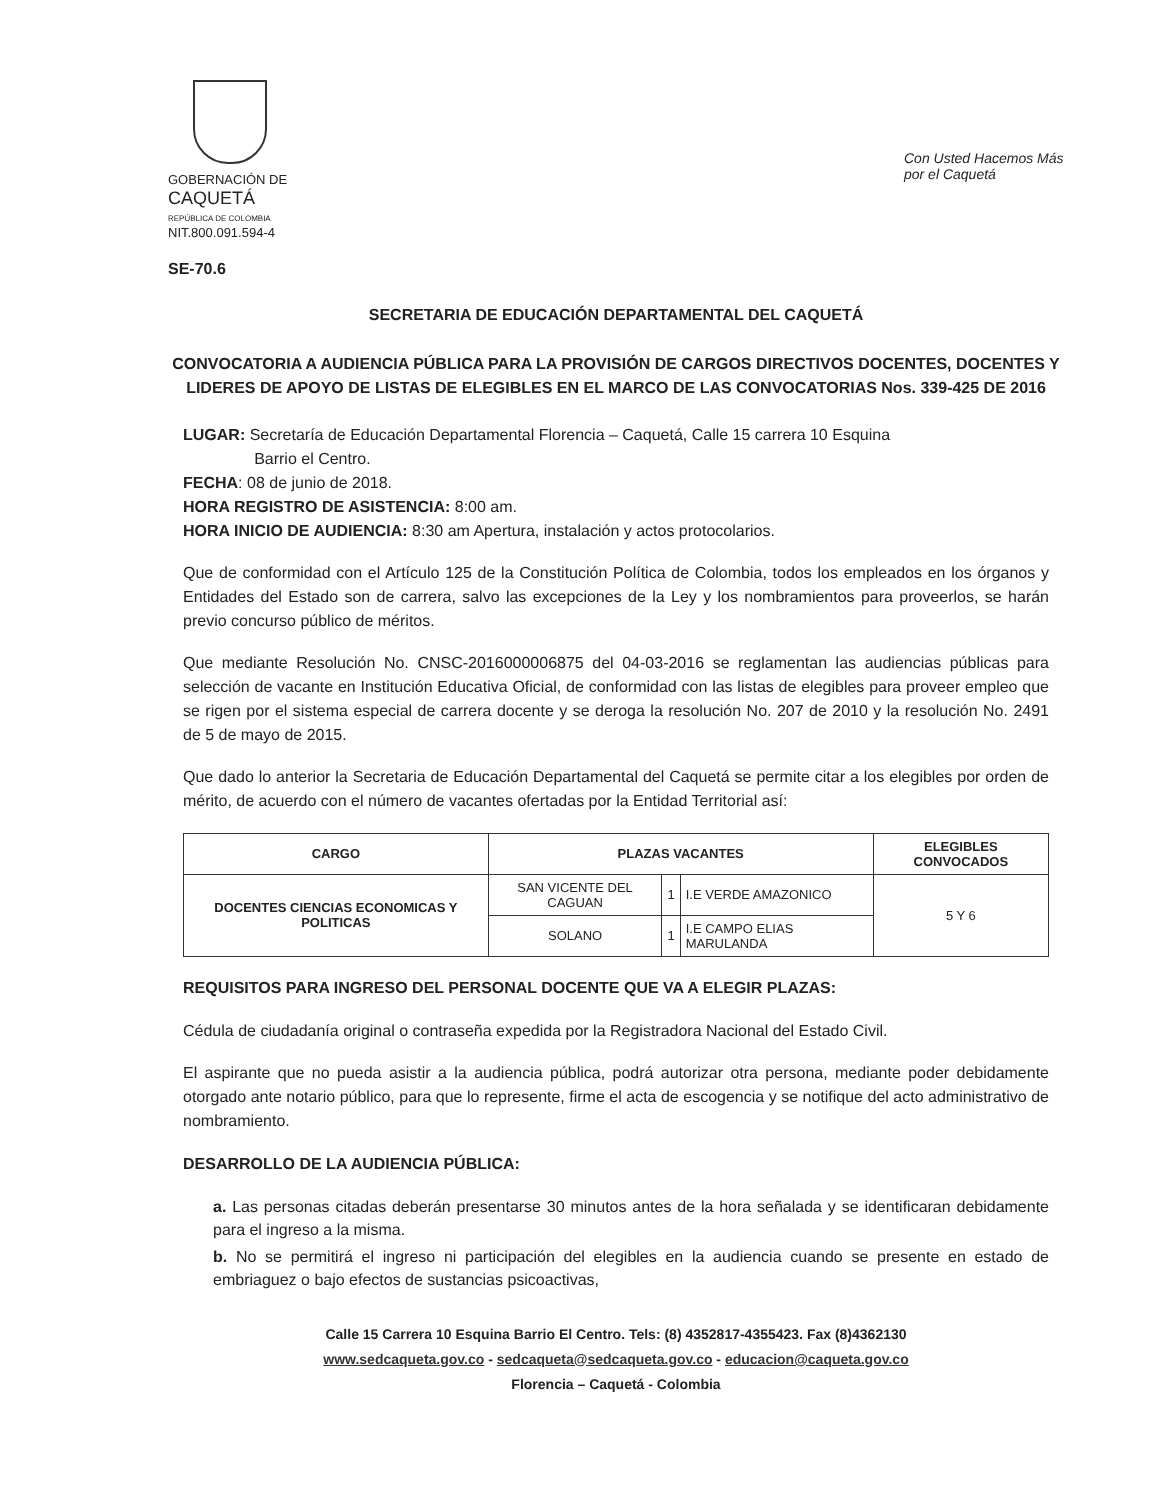GOBERNACIÓN DE
CAQUETÁ
REPÚBLICA DE COLOMBIA
NIT.800.091.594-4
Con Usted Hacemos Más por el Caquetá
SE-70.6
SECRETARIA DE EDUCACIÓN DEPARTAMENTAL DEL CAQUETÁ
CONVOCATORIA A AUDIENCIA PÚBLICA PARA LA PROVISIÓN DE CARGOS DIRECTIVOS DOCENTES, DOCENTES Y LIDERES DE APOYO DE LISTAS DE ELEGIBLES EN EL MARCO DE LAS CONVOCATORIAS Nos. 339-425 DE 2016
LUGAR: Secretaría de Educación Departamental Florencia – Caquetá, Calle 15 carrera 10 Esquina
Barrio el Centro.
FECHA: 08 de junio de 2018.
HORA REGISTRO DE ASISTENCIA: 8:00 am.
HORA INICIO DE AUDIENCIA: 8:30 am Apertura, instalación y actos protocolarios.
Que de conformidad con el Artículo 125 de la Constitución Política de Colombia, todos los empleados en los órganos y Entidades del Estado son de carrera, salvo las excepciones de la Ley y los nombramientos para proveerlos, se harán previo concurso público de méritos.
Que mediante Resolución No. CNSC-2016000006875 del 04-03-2016 se reglamentan las audiencias públicas para selección de vacante en Institución Educativa Oficial, de conformidad con las listas de elegibles para proveer empleo que se rigen por el sistema especial de carrera docente y se deroga la resolución No. 207 de 2010 y la resolución No. 2491 de 5 de mayo de 2015.
Que dado lo anterior la Secretaria de Educación Departamental del Caquetá se permite citar a los elegibles por orden de mérito, de acuerdo con el número de vacantes ofertadas por la Entidad Territorial así:
| CARGO | PLAZAS VACANTES | | | ELEGIBLES CONVOCADOS |
| --- | --- | --- | --- | --- |
| DOCENTES CIENCIAS ECONOMICAS Y POLITICAS | SAN VICENTE DEL CAGUAN | 1 | I.E VERDE AMAZONICO | 5 Y 6 |
| | SOLANO | 1 | I.E CAMPO ELIAS MARULANDA | |
REQUISITOS PARA INGRESO DEL PERSONAL DOCENTE QUE VA A ELEGIR PLAZAS:
Cédula de ciudadanía original o contraseña expedida por la Registradora Nacional del Estado Civil.
El aspirante que no pueda asistir a la audiencia pública, podrá autorizar otra persona, mediante poder debidamente otorgado ante notario público, para que lo represente, firme el acta de escogencia y se notifique del acto administrativo de nombramiento.
DESARROLLO DE LA AUDIENCIA PÚBLICA:
a. Las personas citadas deberán presentarse 30 minutos antes de la hora señalada y se identificaran debidamente para el ingreso a la misma.
b. No se permitirá el ingreso ni participación del elegibles en la audiencia cuando se presente en estado de embriaguez o bajo efectos de sustancias psicoactivas,
Calle 15 Carrera 10 Esquina Barrio El Centro. Tels: (8) 4352817-4355423. Fax (8)4362130
www.sedcaqueta.gov.co - sedcaqueta@sedcaqueta.gov.co - educacion@caqueta.gov.co
Florencia – Caquetá - Colombia